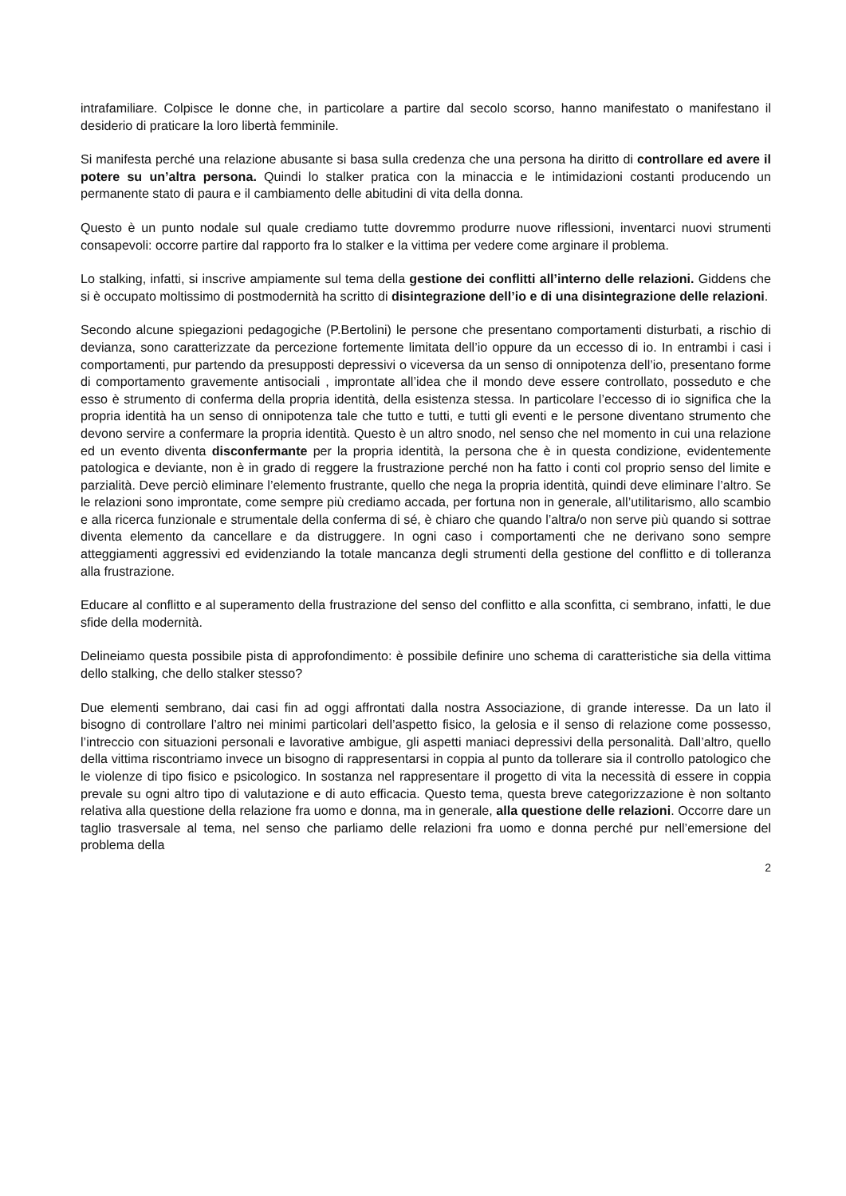intrafamiliare. Colpisce le donne che, in particolare a partire dal secolo scorso, hanno manifestato o manifestano il desiderio di praticare la loro libertà femminile.
Si manifesta perché una relazione abusante si basa sulla credenza che una persona ha diritto di controllare ed avere il potere su un’altra persona. Quindi lo stalker pratica con la minaccia e le intimidazioni costanti producendo un permanente stato di paura e il cambiamento delle abitudini di vita della donna.
Questo è un punto nodale sul quale crediamo tutte dovremmo produrre nuove riflessioni, inventarci nuovi strumenti consapevoli: occorre partire dal rapporto fra lo stalker e la vittima per vedere come arginare il problema.
Lo stalking, infatti, si inscrive ampiamente sul tema della gestione dei conflitti all’interno delle relazioni. Giddens che si è occupato moltissimo di postmodernità ha scritto di disintegrazione dell’io e di una disintegrazione delle relazioni.
Secondo alcune spiegazioni pedagogiche (P.Bertolini) le persone che presentano comportamenti disturbati, a rischio di devianza, sono caratterizzate da percezione fortemente limitata dell’io oppure da un eccesso di io. In entrambi i casi i comportamenti, pur partendo da presupposti depressivi o viceversa da un senso di onnipotenza dell’io, presentano forme di comportamento gravemente antisociali , improntate all’idea che il mondo deve essere controllato, posseduto e che esso è strumento di conferma della propria identità, della esistenza stessa. In particolare l’eccesso di io significa che la propria identità ha un senso di onnipotenza tale che tutto e tutti, e tutti gli eventi e le persone diventano strumento che devono servire a confermare la propria identità. Questo è un altro snodo, nel senso che nel momento in cui una relazione ed un evento diventa disconfermante per la propria identità, la persona che è in questa condizione, evidentemente patologica e deviante, non è in grado di reggere la frustrazione perché non ha fatto i conti col proprio senso del limite e parzialità. Deve perciò eliminare l’elemento frustrante, quello che nega la propria identità, quindi deve eliminare l’altro. Se le relazioni sono improntate, come sempre più crediamo accada, per fortuna non in generale, all’utilitarismo, allo scambio e alla ricerca funzionale e strumentale della conferma di sé, è chiaro che quando l’altra/o non serve più quando si sottrae diventa elemento da cancellare e da distruggere. In ogni caso i comportamenti che ne derivano sono sempre atteggiamenti aggressivi ed evidenziando la totale mancanza degli strumenti della gestione del conflitto e di tolleranza alla frustrazione.
Educare al conflitto e al superamento della frustrazione del senso del conflitto e alla sconfitta, ci sembrano, infatti, le due sfide della modernità.
Delineiamo questa possibile pista di approfondimento: è possibile definire uno schema di caratteristiche sia della vittima dello stalking, che dello stalker stesso?
Due elementi sembrano, dai casi fin ad oggi affrontati dalla nostra Associazione, di grande interesse. Da un lato il bisogno di controllare l’altro nei minimi particolari dell’aspetto fisico, la gelosia e il senso di relazione come possesso, l’intreccio con situazioni personali e lavorative ambigue, gli aspetti maniaci depressivi della personalità. Dall’altro, quello della vittima riscontriamo invece un bisogno di rappresentarsi in coppia al punto da tollerare sia il controllo patologico che le violenze di tipo fisico e psicologico. In sostanza nel rappresentare il progetto di vita la necessità di essere in coppia prevale su ogni altro tipo di valutazione e di auto efficacia. Questo tema, questa breve categorizzazione è non soltanto relativa alla questione della relazione fra uomo e donna, ma in generale, alla questione delle relazioni. Occorre dare un taglio trasversale al tema, nel senso che parliamo delle relazioni fra uomo e donna perché pur nell’emersione del problema della
2